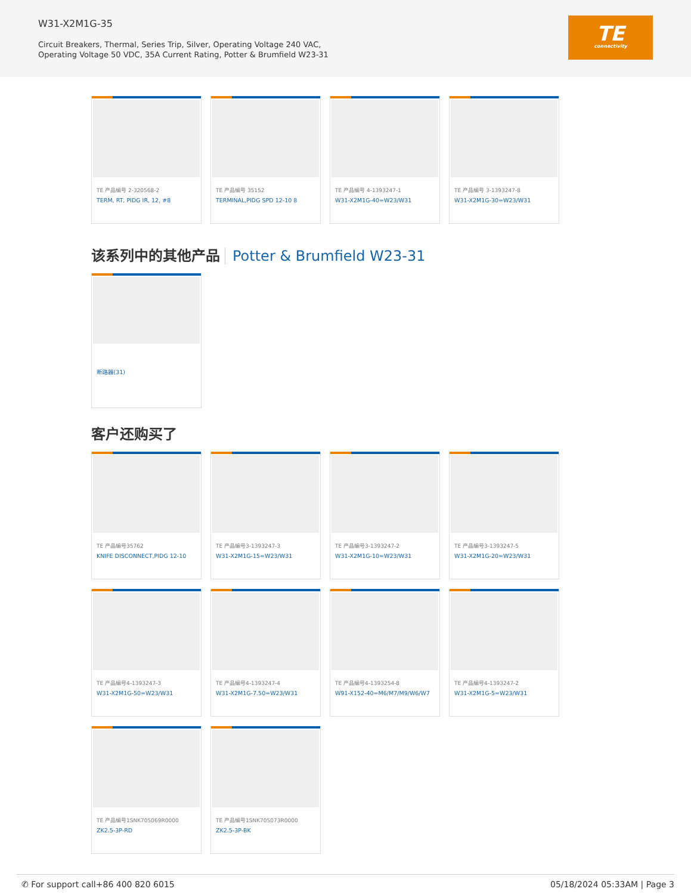W31-X2M1G-35
Circuit Breakers, Thermal, Series Trip, Silver, Operating Voltage 240 VAC, Operating Voltage 50 VDC, 35A Current Rating, Potter & Brumfield W23-31
TE
connectivity
TE 产品编号 2-320568-2
TERM, RT, PIDG IR, 12, #8
TE 产品编号 35152
TERMINAL,PIDG SPD 12-10 8
TE 产品编号 4-1393247-1
W31-X2M1G-40=W23/W31
TE 产品编号 3-1393247-8
W31-X2M1G-30=W23/W31
该系列中的其他产品 Potter & Brumfield W23-31
断路器(31)
客户还购买了
TE 产品编号35762
KNIFE DISCONNECT,PIDG 12-10
TE 产品编号3-1393247-3
W31-X2M1G-15=W23/W31
TE 产品编号3-1393247-2
W31-X2M1G-10=W23/W31
TE 产品编号3-1393247-5
W31-X2M1G-20=W23/W31
TE 产品编号4-1393247-3
W31-X2M1G-50=W23/W31
TE 产品编号4-1393247-4
W31-X2M1G-7.50=W23/W31
TE 产品编号4-1393254-8
W91-X152-40=M6/M7/M9/W6/W7
TE 产品编号4-1393247-2
W31-X2M1G-5=W23/W31
TE 产品编号1SNK705069R0000
ZK2.5-3P-RD
TE 产品编号1SNK705073R0000
ZK2.5-3P-BK
✆ For support call+86 400 820 6015 05/18/2024 05:33AM | Page 3